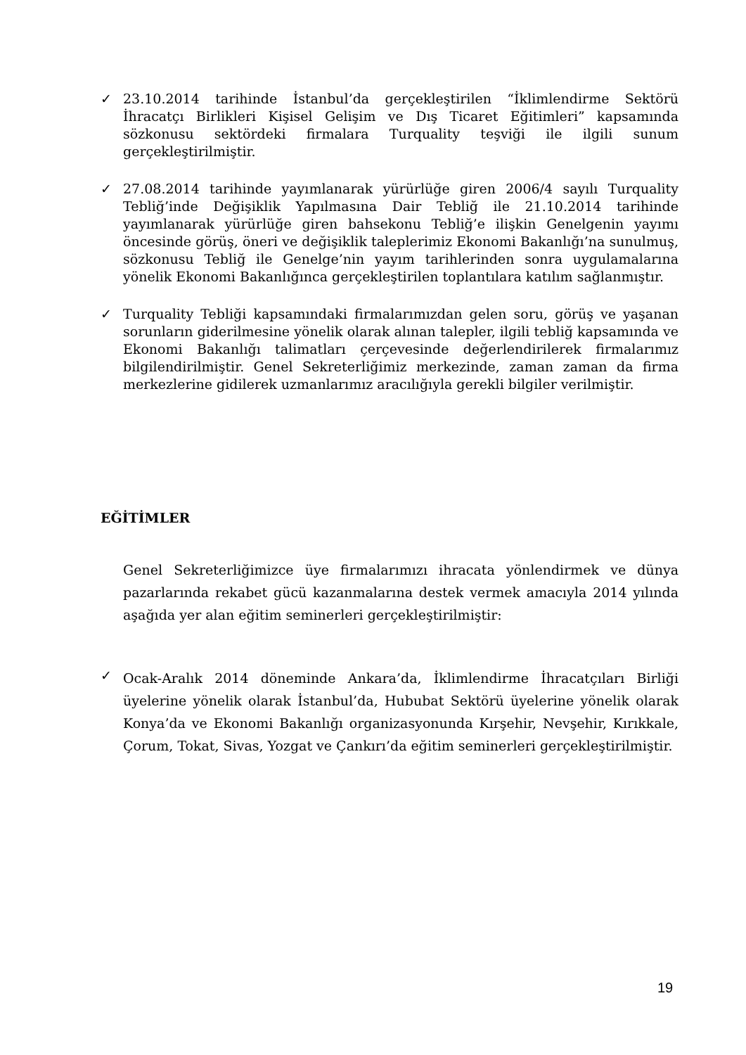✓ 23.10.2014 tarihinde İstanbul’da gerçekleştirilen “İklimlendirme Sektörü İhracatçı Birlikleri Kişisel Gelişim ve Dış Ticaret Eğitimleri” kapsamında sözkonusu sektördeki firmalara Turquality teşviği ile ilgili sunum gerçekleştirilmiştir.
✓ 27.08.2014 tarihinde yayımlanarak yürürlüğe giren 2006/4 sayılı Turquality Tebliğ’inde Değişiklik Yapılmasına Dair Tebliğ ile 21.10.2014 tarihinde yayımlanarak yürürlüğe giren bahsekonu Tebliğ’e ilişkin Genelgenin yayımı öncesinde görüş, öneri ve değişiklik taleplerimiz Ekonomi Bakanlığı’na sunulmuş, sözkonusu Tebliğ ile Genelge’nin yayım tarihlerinden sonra uygulamalarına yönelik Ekonomi Bakanlığınca gerçekleştirilen toplantılara katılım sağlanmıştır.
✓ Turquality Tebliği kapsamındaki firmalarımızdan gelen soru, görüş ve yaşanan sorunların giderilmesine yönelik olarak alınan talepler, ilgili tebliğ kapsamında ve Ekonomi Bakanlığı talimatları çerçevesinde değerlendirilerek firmalarımız bilgilendirilmiştir. Genel Sekreterliğimiz merkezinde, zaman zaman da firma merkezlerine gidilerek uzmanlarımız aracılığıyla gerekli bilgiler verilmiştir.
EĞİTİMLER
Genel Sekreterliğimizce üye firmalarımızı ihracata yönlendirmek ve dünya pazarlarında rekabet gücü kazanmalarına destek vermek amacıyla 2014 yılında aşağıda yer alan eğitim seminerleri gerçekleştirilmiştir:
✓
Ocak-Aralık 2014 döneminde Ankara’da, İklimlendirme İhracatçıları Birliği üyelerine yönelik olarak İstanbul’da, Hububat Sektörü üyelerine yönelik olarak Konya’da ve Ekonomi Bakanlığı organizasyonunda Kırşehir, Nevşehir, Kırıkkale, Çorum, Tokat, Sivas, Yozgat ve Çankırı’da eğitim seminerleri gerçekleştirilmiştir.
19